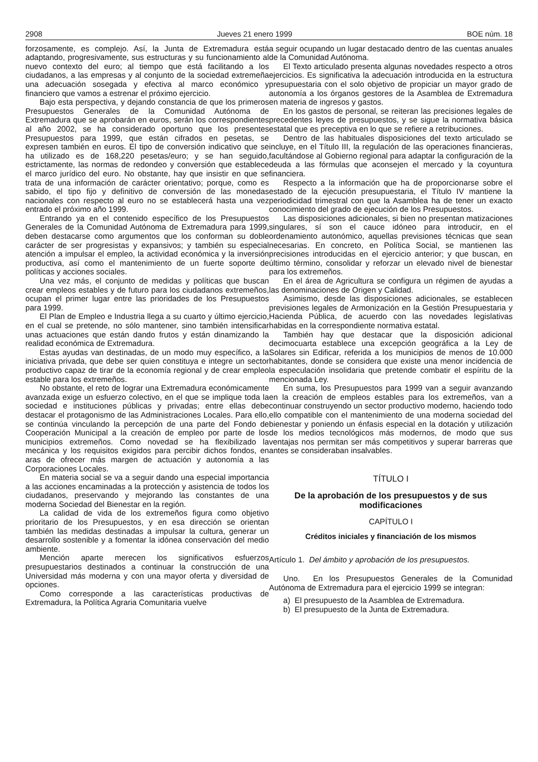2908 Jueves 21 enero 1999 BOE núm. 18
forzosamente, es complejo. Así, la Junta de Extremadura está adaptando, progresivamente, sus estructuras y su funcionamiento al nuevo contexto del euro; al tiempo que está facilitando a los ciudadanos, a las empresas y al conjunto de la sociedad extremeña una adecuación sosegada y efectiva al marco económico y financiero que vamos a estrenar el próximo ejercicio.
Bajo esta perspectiva, y dejando constancia de que los primeros Presupuestos Generales de la Comunidad Autónoma de Extremadura que se aprobarán en euros, serán los correspondientes al año 2002, se ha considerado oportuno que los presentes Presupuestos para 1999, que están cifrados en pesetas, se expresen también en euros. El tipo de conversión indicativo que se ha utilizado es de 168,220 pesetas/euro; y se han seguido, estrictamente, las normas de redondeo y conversión que establece el marco jurídico del euro. No obstante, hay que insistir en que se trata de una información de carácter orientativo; porque, como es sabido, el tipo fijo y definitivo de conversión de las monedas nacionales con respecto al euro no se establecerá hasta una vez entrado el próximo año 1999.
Entrando ya en el contenido específico de los Presupuestos Generales de la Comunidad Autónoma de Extremadura para 1999, deben destacarse como argumentos que los conforman su doble carácter de ser progresistas y expansivos; y también su especial atención a impulsar el empleo, la actividad económica y la inversión productiva, así como el mantenimiento de un fuerte soporte de políticas y acciones sociales.
Una vez más, el conjunto de medidas y políticas que buscan crear empleos estables y de futuro para los ciudadanos extremeños, ocupan el primer lugar entre las prioridades de los Presupuestos para 1999.
El Plan de Empleo e Industria llega a su cuarto y último ejercicio, en el cual se pretende, no sólo mantener, sino también intensificar unas actuaciones que están dando frutos y están dinamizando la realidad económica de Extremadura.
Estas ayudas van destinadas, de un modo muy específico, a la iniciativa privada, que debe ser quien constituya e integre un sector productivo capaz de tirar de la economía regional y de crear empleo estable para los extremeños.
No obstante, el reto de lograr una Extremadura económicamente avanzada exige un esfuerzo colectivo, en el que se implique toda la sociedad e instituciones públicas y privadas; entre ellas debe destacar el protagonismo de las Administraciones Locales. Para ello, se continúa vinculando la percepción de una parte del Fondo de Cooperación Municipal a la creación de empleo por parte de los municipios extremeños. Como novedad se ha flexibilizado la mecánica y los requisitos exigidos para percibir dichos fondos, en aras de ofrecer más margen de actuación y autonomía a las Corporaciones Locales.
En materia social se va a seguir dando una especial importancia a las acciones encaminadas a la protección y asistencia de todos los ciudadanos, preservando y mejorando las constantes de una moderna Sociedad del Bienestar en la región.
La calidad de vida de los extremeños figura como objetivo prioritario de los Presupuestos, y en esa dirección se orientan también las medidas destinadas a impulsar la cultura, generar un desarrollo sostenible y a fomentar la idónea conservación del medio ambiente.
Mención aparte merecen los significativos esfuerzos presupuestarios destinados a continuar la construcción de una Universidad más moderna y con una mayor oferta y diversidad de opciones.
Como corresponde a las características productivas de Extremadura, la Política Agraria Comunitaria vuelve
a seguir ocupando un lugar destacado dentro de las cuentas anuales de la Comunidad Autónoma.
El Texto articulado presenta algunas novedades respecto a otros ejercicios. Es significativa la adecuación introducida en la estructura presupuestaria con el solo objetivo de propiciar un mayor grado de autonomía a los órganos gestores de la Asamblea de Extremadura en materia de ingresos y gastos.
En los gastos de personal, se reiteran las precisiones legales de precedentes leyes de presupuestos, y se sigue la normativa básica estatal que es preceptiva en lo que se refiere a retribuciones.
Dentro de las habituales disposiciones del texto articulado se incluye, en el Título III, la regulación de las operaciones financieras, facultándose al Gobierno regional para adaptar la configuración de la deuda a las fórmulas que aconsejen el mercado y la coyuntura financiera.
Respecto a la información que ha de proporcionarse sobre el estado de la ejecución presupuestaria, el Título IV mantiene la periodicidad trimestral con que la Asamblea ha de tener un exacto conocimiento del grado de ejecución de los Presupuestos.
Las disposiciones adicionales, si bien no presentan matizaciones singulares, sí son el cauce idóneo para introducir, en el ordenamiento autonómico, aquellas previsiones técnicas que sean necesarias. En concreto, en Política Social, se mantienen las precisiones introducidas en el ejercicio anterior; y que buscan, en último término, consolidar y reforzar un elevado nivel de bienestar para los extremeños.
En el área de Agricultura se configura un régimen de ayudas a las denominaciones de Origen y Calidad.
Asimismo, desde las disposiciones adicionales, se establecen previsiones legales de Armonización en la Gestión Presupuestaria y Hacienda Pública, de acuerdo con las novedades legislativas habidas en la correspondiente normativa estatal.
También hay que destacar que la disposición adicional decimocuarta establece una excepción geográfica a la Ley de Solares sin Edificar, referida a los municipios de menos de 10.000 habitantes, donde se considera que existe una menor incidencia de la especulación insolidaria que pretende combatir el espíritu de la mencionada Ley.
En suma, los Presupuestos para 1999 van a seguir avanzando en la creación de empleos estables para los extremeños, van a continuar construyendo un sector productivo moderno, haciendo todo ello compatible con el mantenimiento de una moderna sociedad del bienestar y poniendo un énfasis especial en la dotación y utilización de los medios tecnológicos más modernos, de modo que sus ventajas nos permitan ser más competitivos y superar barreras que antes se consideraban insalvables.
TÍTULO I
De la aprobación de los presupuestos y de sus modificaciones
CAPÍTULO I
Créditos iniciales y financiación de los mismos
Artículo 1. Del ámbito y aprobación de los presupuestos.
Uno. En los Presupuestos Generales de la Comunidad Autónoma de Extremadura para el ejercicio 1999 se integran:
a) El presupuesto de la Asamblea de Extremadura.
b) El presupuesto de la Junta de Extremadura.